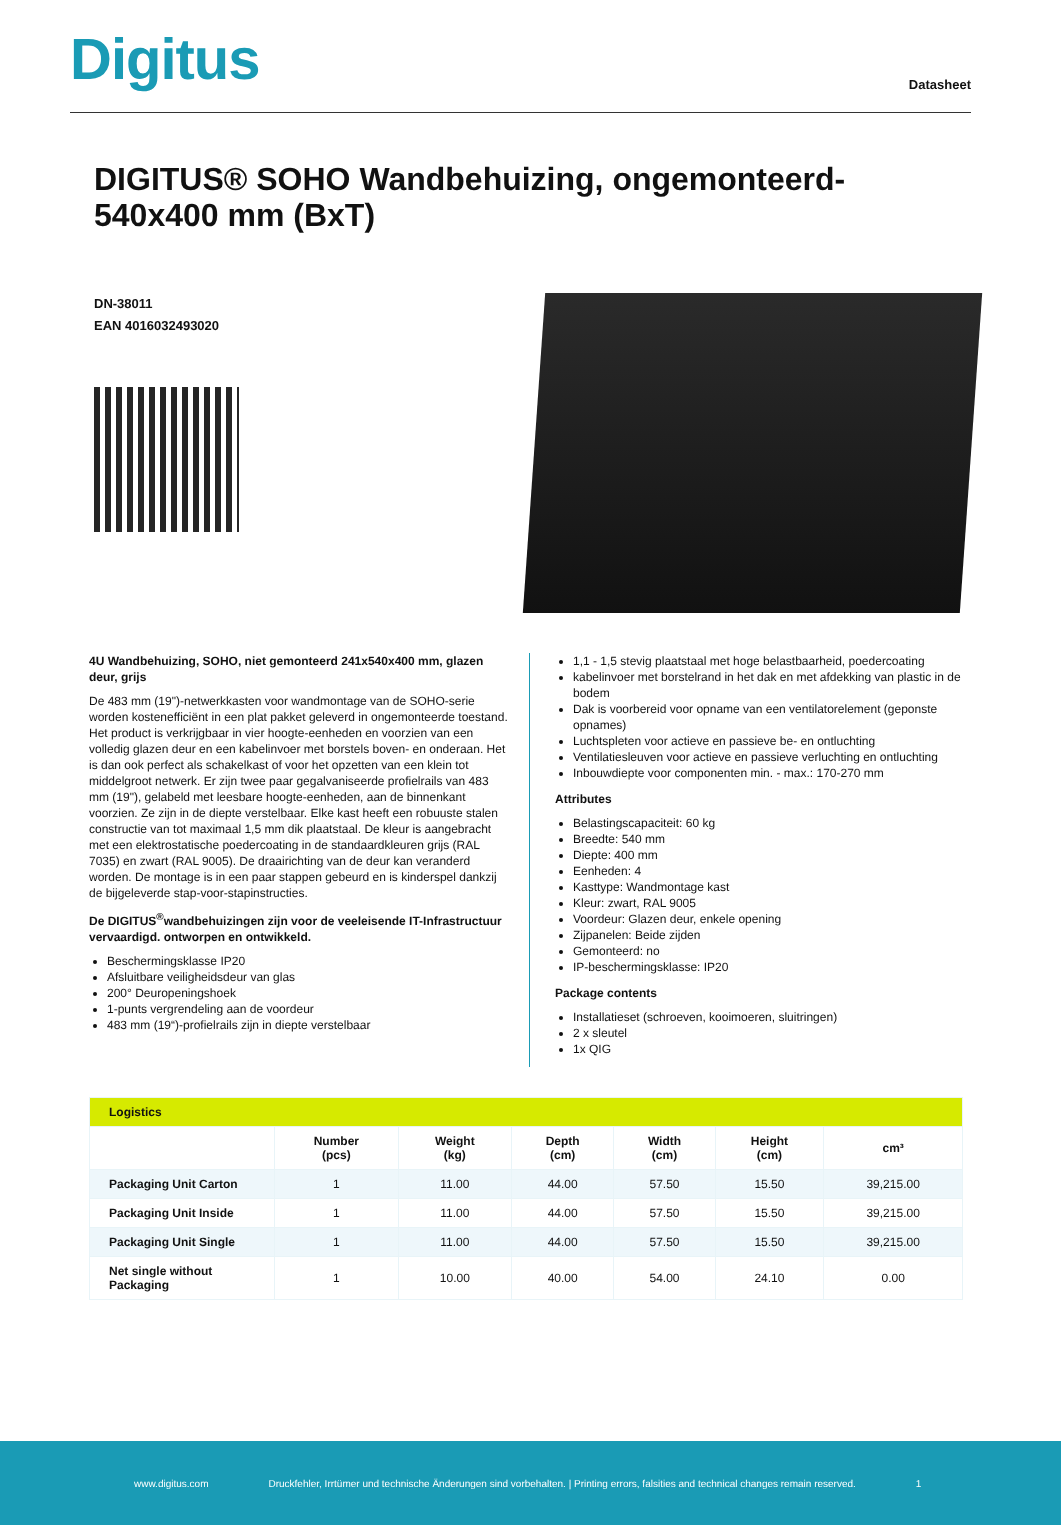Digitus
Datasheet
DIGITUS® SOHO Wandbehuizing, ongemonteerd- 540x400 mm (BxT)
DN-38011
EAN 4016032493020
4U Wandbehuizing, SOHO, niet gemonteerd 241x540x400 mm, glazen deur, grijs
De 483 mm (19")-netwerkkasten voor wandmontage van de SOHO-serie worden kostenefficiënt in een plat pakket geleverd in ongemonteerde toestand. Het product is verkrijgbaar in vier hoogte-eenheden en voorzien van een volledig glazen deur en een kabelinvoer met borstels boven- en onderaan. Het is dan ook perfect als schakelkast of voor het opzetten van een klein tot middelgroot netwerk. Er zijn twee paar gegalvaniseerde profielrails van 483 mm (19"), gelabeld met leesbare hoogte-eenheden, aan de binnenkant voorzien. Ze zijn in de diepte verstelbaar. Elke kast heeft een robuuste stalen constructie van tot maximaal 1,5 mm dik plaatstaal. De kleur is aangebracht met een elektrostatische poedercoating in de standaardkleuren grijs (RAL 7035) en zwart (RAL 9005). De draairichting van de deur kan veranderd worden. De montage is in een paar stappen gebeurd en is kinderspel dankzij de bijgeleverde stap-voor-stapinstructies.
De DIGITUS<sup>®</sup>wandbehuizingen zijn voor de veeleisende IT-Infrastructuur vervaardigd. ontworpen en ontwikkeld.
Beschermingsklasse IP20
Afsluitbare veiligheidsdeur van glas
200° Deuropeningshoek
1-punts vergrendeling aan de voordeur
483 mm (19“)-profielrails zijn in diepte verstelbaar
1,1 - 1,5 stevig plaatstaal met hoge belastbaarheid, poedercoating
kabelinvoer met borstelrand in het dak en met afdekking van plastic in de bodem
Dak is voorbereid voor opname van een ventilatorelement (geponste opnames)
Luchtspleten voor actieve en passieve be- en ontluchting
Ventilatiesleuven voor actieve en passieve verluchting en ontluchting
Inbouwdiepte voor componenten min. - max.: 170-270 mm
Attributes
Belastingscapaciteit: 60 kg
Breedte: 540 mm
Diepte: 400 mm
Eenheden: 4
Kasttype: Wandmontage kast
Kleur: zwart, RAL 9005
Voordeur: Glazen deur, enkele opening
Zijpanelen: Beide zijden
Gemonteerd: no
IP-beschermingsklasse: IP20
Package contents
Installatieset (schroeven, kooimoeren, sluitringen)
2 x sleutel
1x QIG
| Logistics | | | | | | |
| --- | --- | --- | --- | --- | --- | --- |
| | Number (pcs) | Weight (kg) | Depth (cm) | Width (cm) | Height (cm) | cm³ |
| Packaging Unit Carton | 1 | 11.00 | 44.00 | 57.50 | 15.50 | 39,215.00 |
| Packaging Unit Inside | 1 | 11.00 | 44.00 | 57.50 | 15.50 | 39,215.00 |
| Packaging Unit Single | 1 | 11.00 | 44.00 | 57.50 | 15.50 | 39,215.00 |
| Net single without Packaging | 1 | 10.00 | 40.00 | 54.00 | 24.10 | 0.00 |
www.digitus.com Druckfehler, Irrtümer und technische Änderungen sind vorbehalten. | Printing errors, falsities and technical changes remain reserved. 1